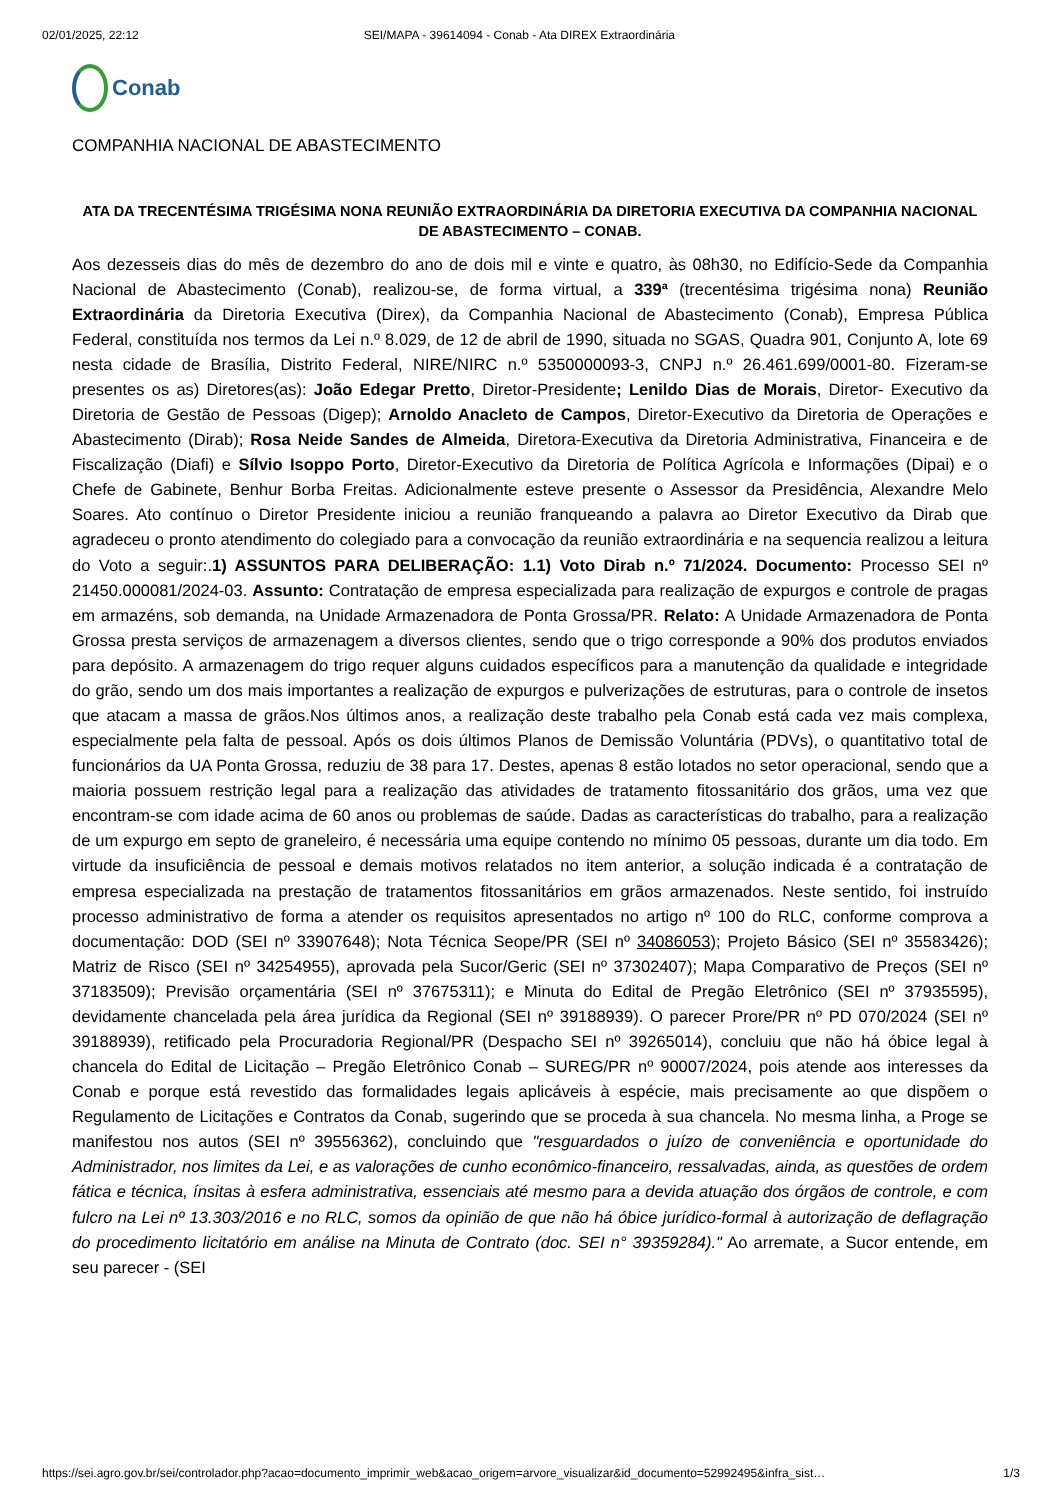02/01/2025, 22:12 SEI/MAPA - 39614094 - Conab - Ata DIREX Extraordinária
Conab
COMPANHIA NACIONAL DE ABASTECIMENTO
ATA DA TRECENTÉSIMA TRIGÉSIMA NONA REUNIÃO EXTRAORDINÁRIA DA DIRETORIA EXECUTIVA DA COMPANHIA NACIONAL DE ABASTECIMENTO – CONAB.
Aos dezesseis dias do mês de dezembro do ano de dois mil e vinte e quatro, às 08h30, no Edifício-Sede da Companhia Nacional de Abastecimento (Conab), realizou-se, de forma virtual, a 339ª (trecentésima trigésima nona) Reunião Extraordinária da Diretoria Executiva (Direx), da Companhia Nacional de Abastecimento (Conab), Empresa Pública Federal, constituída nos termos da Lei n.º 8.029, de 12 de abril de 1990, situada no SGAS, Quadra 901, Conjunto A, lote 69 nesta cidade de Brasília, Distrito Federal, NIRE/NIRC n.º 5350000093-3, CNPJ n.º 26.461.699/0001-80. Fizeram-se presentes os as) Diretores(as): João Edegar Pretto, Diretor-Presidente; Lenildo Dias de Morais, Diretor- Executivo da Diretoria de Gestão de Pessoas (Digep); Arnoldo Anacleto de Campos, Diretor-Executivo da Diretoria de Operações e Abastecimento (Dirab); Rosa Neide Sandes de Almeida, Diretora-Executiva da Diretoria Administrativa, Financeira e de Fiscalização (Diafi) e Sílvio Isoppo Porto, Diretor-Executivo da Diretoria de Política Agrícola e Informações (Dipai) e o Chefe de Gabinete, Benhur Borba Freitas. Adicionalmente esteve presente o Assessor da Presidência, Alexandre Melo Soares. Ato contínuo o Diretor Presidente iniciou a reunião franqueando a palavra ao Diretor Executivo da Dirab que agradeceu o pronto atendimento do colegiado para a convocação da reunião extraordinária e na sequencia realizou a leitura do Voto a seguir:.1) ASSUNTOS PARA DELIBERAÇÃO: 1.1) Voto Dirab n.º 71/2024. Documento: Processo SEI nº 21450.000081/2024-03. Assunto: Contratação de empresa especializada para realização de expurgos e controle de pragas em armazéns, sob demanda, na Unidade Armazenadora de Ponta Grossa/PR. Relato: A Unidade Armazenadora de Ponta Grossa presta serviços de armazenagem a diversos clientes, sendo que o trigo corresponde a 90% dos produtos enviados para depósito. A armazenagem do trigo requer alguns cuidados específicos para a manutenção da qualidade e integridade do grão, sendo um dos mais importantes a realização de expurgos e pulverizações de estruturas, para o controle de insetos que atacam a massa de grãos.Nos últimos anos, a realização deste trabalho pela Conab está cada vez mais complexa, especialmente pela falta de pessoal. Após os dois últimos Planos de Demissão Voluntária (PDVs), o quantitativo total de funcionários da UA Ponta Grossa, reduziu de 38 para 17. Destes, apenas 8 estão lotados no setor operacional, sendo que a maioria possuem restrição legal para a realização das atividades de tratamento fitossanitário dos grãos, uma vez que encontram-se com idade acima de 60 anos ou problemas de saúde. Dadas as características do trabalho, para a realização de um expurgo em septo de graneleiro, é necessária uma equipe contendo no mínimo 05 pessoas, durante um dia todo. Em virtude da insuficiência de pessoal e demais motivos relatados no item anterior, a solução indicada é a contratação de empresa especializada na prestação de tratamentos fitossanitários em grãos armazenados. Neste sentido, foi instruído processo administrativo de forma a atender os requisitos apresentados no artigo nº 100 do RLC, conforme comprova a documentação: DOD (SEI nº 33907648); Nota Técnica Seope/PR (SEI nº 34086053); Projeto Básico (SEI nº 35583426); Matriz de Risco (SEI nº 34254955), aprovada pela Sucor/Geric (SEI nº 37302407); Mapa Comparativo de Preços (SEI nº 37183509); Previsão orçamentária (SEI nº 37675311); e Minuta do Edital de Pregão Eletrônico (SEI nº 37935595), devidamente chancelada pela área jurídica da Regional (SEI nº 39188939). O parecer Prore/PR nº PD 070/2024 (SEI nº 39188939), retificado pela Procuradoria Regional/PR (Despacho SEI nº 39265014), concluiu que não há óbice legal à chancela do Edital de Licitação – Pregão Eletrônico Conab – SUREG/PR nº 90007/2024, pois atende aos interesses da Conab e porque está revestido das formalidades legais aplicáveis à espécie, mais precisamente ao que dispõem o Regulamento de Licitações e Contratos da Conab, sugerindo que se proceda à sua chancela. No mesma linha, a Proge se manifestou nos autos (SEI nº 39556362), concluindo que "resguardados o juízo de conveniência e oportunidade do Administrador, nos limites da Lei, e as valorações de cunho econômico-financeiro, ressalvadas, ainda, as questões de ordem fática e técnica, ínsitas à esfera administrativa, essenciais até mesmo para a devida atuação dos órgãos de controle, e com fulcro na Lei nº 13.303/2016 e no RLC, somos da opinião de que não há óbice jurídico-formal à autorização de deflagração do procedimento licitatório em análise na Minuta de Contrato (doc. SEI n° 39359284)." Ao arremate, a Sucor entende, em seu parecer - (SEI
https://sei.agro.gov.br/sei/controlador.php?acao=documento_imprimir_web&acao_origem=arvore_visualizar&id_documento=52992495&infra_sist… 1/3